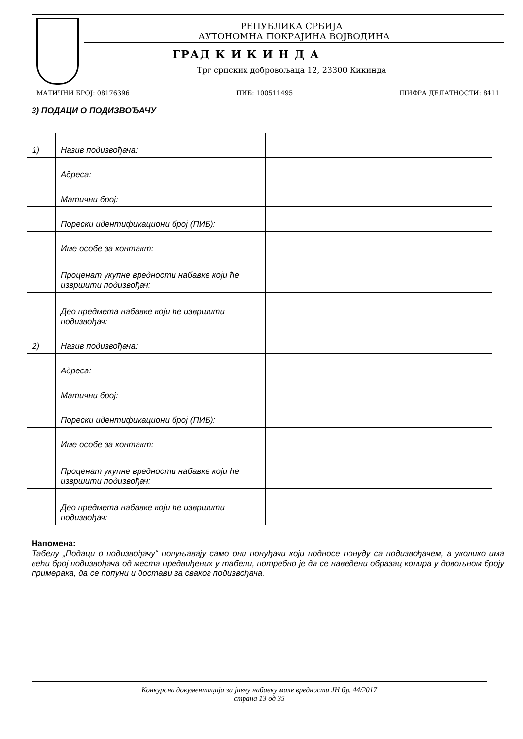РЕПУБЛИКА СРБИЈА
АУТОНОМНА ПОКРАЈИНА ВОЈВОДИНА
ГРАД К И К И Н Д А
Трг српских добровољаца 12, 23300 Кикинда
МАТИЧНИ БРОЈ: 08176396 ПИБ: 100511495 ШИФРА ДЕЛАТНОСТИ: 8411
3) ПОДАЦИ О ПОДИЗВОЂАЧУ
| 1) | Назив подизвођача: | |
| | Адреса: | |
| | Матични број: | |
| | Порески идентификациони број (ПИБ): | |
| | Име особе за контакт: | |
| | Проценат укупне вредности набавке који ће извршити подизвођач: | |
| | Део предмета набавке који ће извршити подизвођач: | |
| 2) | Назив подизвођача: | |
| | Адреса: | |
| | Матични број: | |
| | Порески идентификациони број (ПИБ): | |
| | Име особе за контакт: | |
| | Проценат укупне вредности набавке који ће извршити подизвођач: | |
| | Део предмета набавке који ће извршити подизвођач: | |
Напомена:
Табелу „Подаци о подизвођачу“ попуњавају само они понуђачи који подносе понуду са подизвођачем, а уколико има већи број подизвођача од места предвиђених у табели, потребно је да се наведени образац копира у довољном броју примерака, да се попуни и достави за сваког подизвођача.
Конкурсна документација за јавну набавку мале вредности ЈН бр. 44/2017
страна 13 од 35